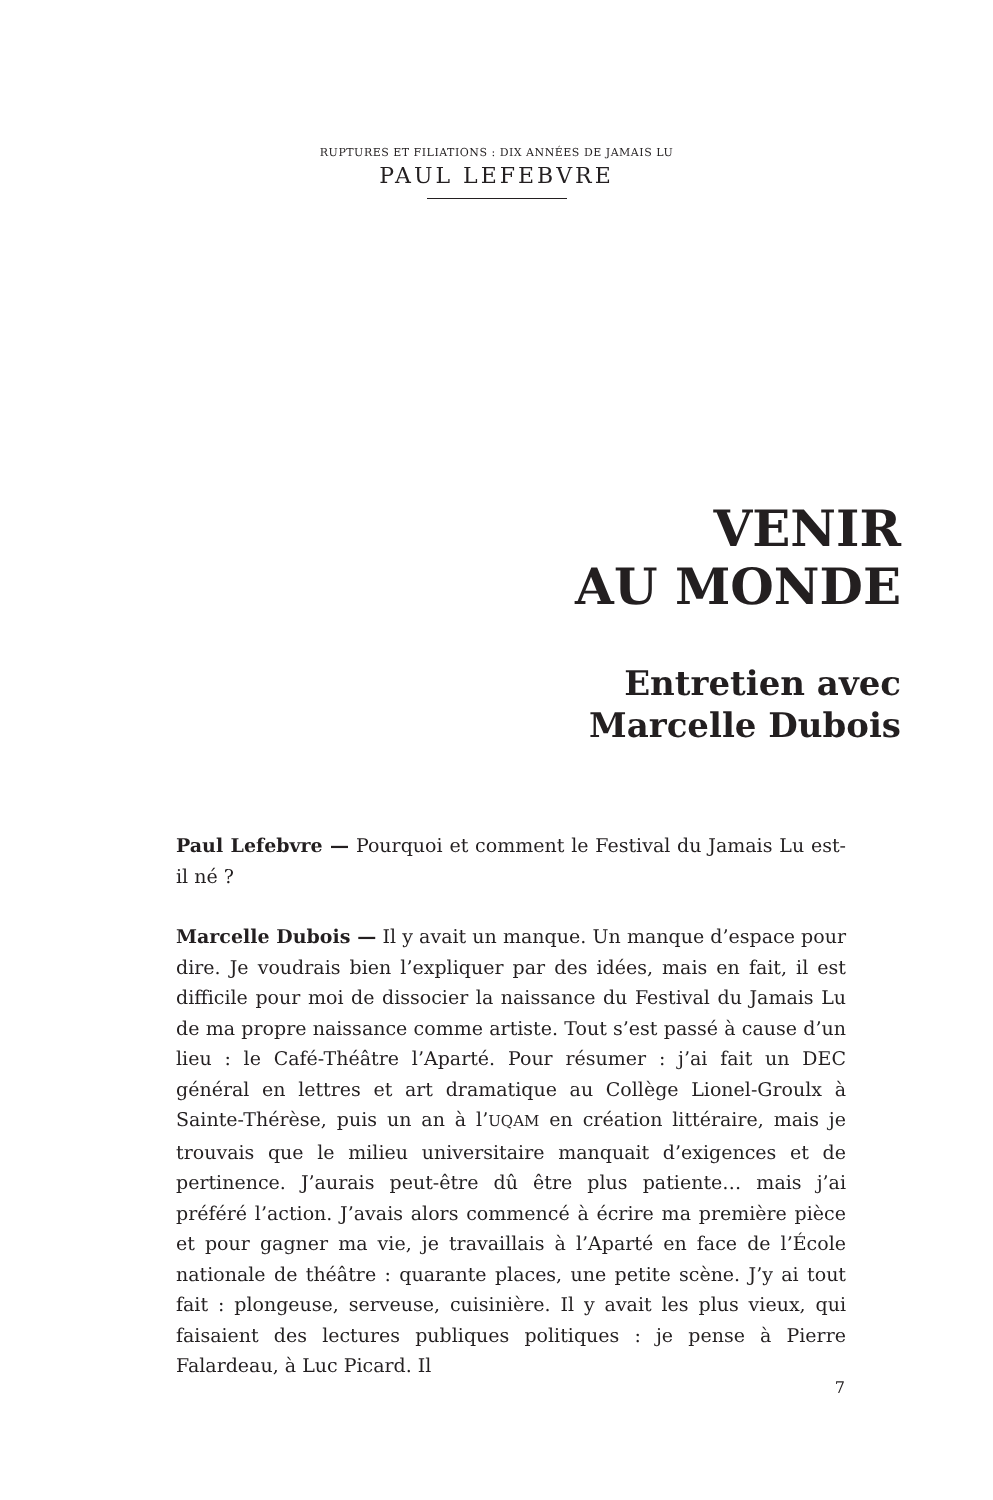RUPTURES ET FILIATIONS : DIX ANNÉES DE JAMAIS LU
PAUL LEFEBVRE
VENIR
AU MONDE
Entretien avec
Marcelle Dubois
Paul Lefebvre — Pourquoi et comment le Festival du Jamais Lu est-il né ?
Marcelle Dubois — Il y avait un manque. Un manque d’espace pour dire. Je voudrais bien l’expliquer par des idées, mais en fait, il est difficile pour moi de dissocier la naissance du Festival du Jamais Lu de ma propre naissance comme artiste. Tout s’est passé à cause d’un lieu : le Café-Théâtre l’Aparté. Pour résumer : j’ai fait un DEC général en lettres et art dramatique au Collège Lionel-Groulx à Sainte-Thérèse, puis un an à l’UQAM en création littéraire, mais je trouvais que le milieu universitaire manquait d’exigences et de pertinence. J’aurais peut-être dû être plus patiente… mais j’ai préféré l’action. J’avais alors commencé à écrire ma première pièce et pour gagner ma vie, je travaillais à l’Aparté en face de l’École nationale de théâtre : quarante places, une petite scène. J’y ai tout fait : plongeuse, serveuse, cuisinière. Il y avait les plus vieux, qui faisaient des lectures publiques politiques : je pense à Pierre Falardeau, à Luc Picard. Il
7